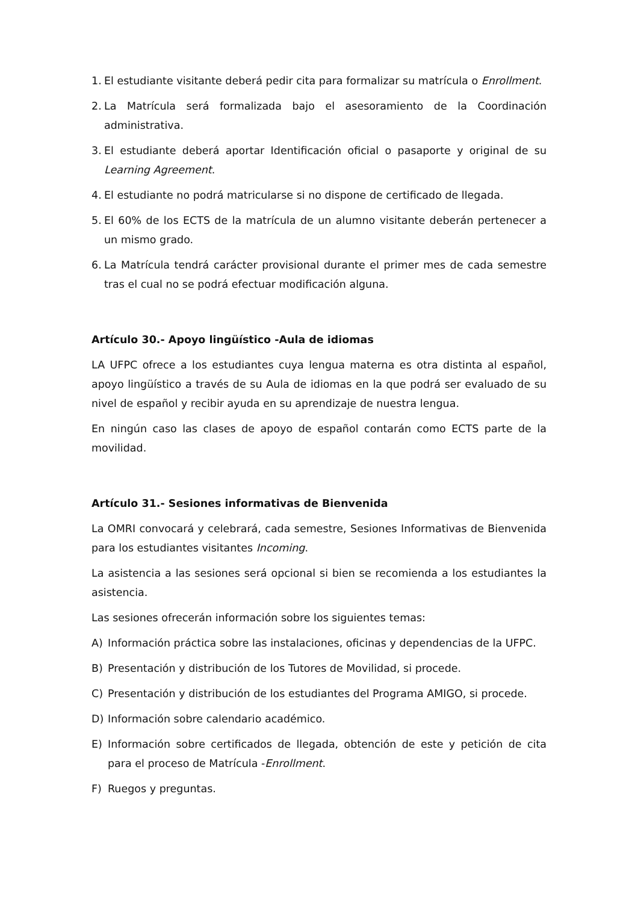1. El estudiante visitante deberá pedir cita para formalizar su matrícula o Enrollment.
2. La Matrícula será formalizada bajo el asesoramiento de la Coordinación administrativa.
3. El estudiante deberá aportar Identificación oficial o pasaporte y original de su Learning Agreement.
4. El estudiante no podrá matricularse si no dispone de certificado de llegada.
5. El 60% de los ECTS de la matrícula de un alumno visitante deberán pertenecer a un mismo grado.
6. La Matrícula tendrá carácter provisional durante el primer mes de cada semestre tras el cual no se podrá efectuar modificación alguna.
Artículo 30.- Apoyo lingüístico -Aula de idiomas
LA UFPC ofrece a los estudiantes cuya lengua materna es otra distinta al español, apoyo lingüístico a través de su Aula de idiomas en la que podrá ser evaluado de su nivel de español y recibir ayuda en su aprendizaje de nuestra lengua.
En ningún caso las clases de apoyo de español contarán como ECTS parte de la movilidad.
Artículo 31.- Sesiones informativas de Bienvenida
La OMRI convocará y celebrará, cada semestre, Sesiones Informativas de Bienvenida para los estudiantes visitantes Incoming.
La asistencia a las sesiones será opcional si bien se recomienda a los estudiantes la asistencia.
Las sesiones ofrecerán información sobre los siguientes temas:
A) Información práctica sobre las instalaciones, oficinas y dependencias de la UFPC.
B) Presentación y distribución de los Tutores de Movilidad, si procede.
C) Presentación y distribución de los estudiantes del Programa AMIGO, si procede.
D) Información sobre calendario académico.
E) Información sobre certificados de llegada, obtención de este y petición de cita para el proceso de Matrícula -Enrollment.
F) Ruegos y preguntas.